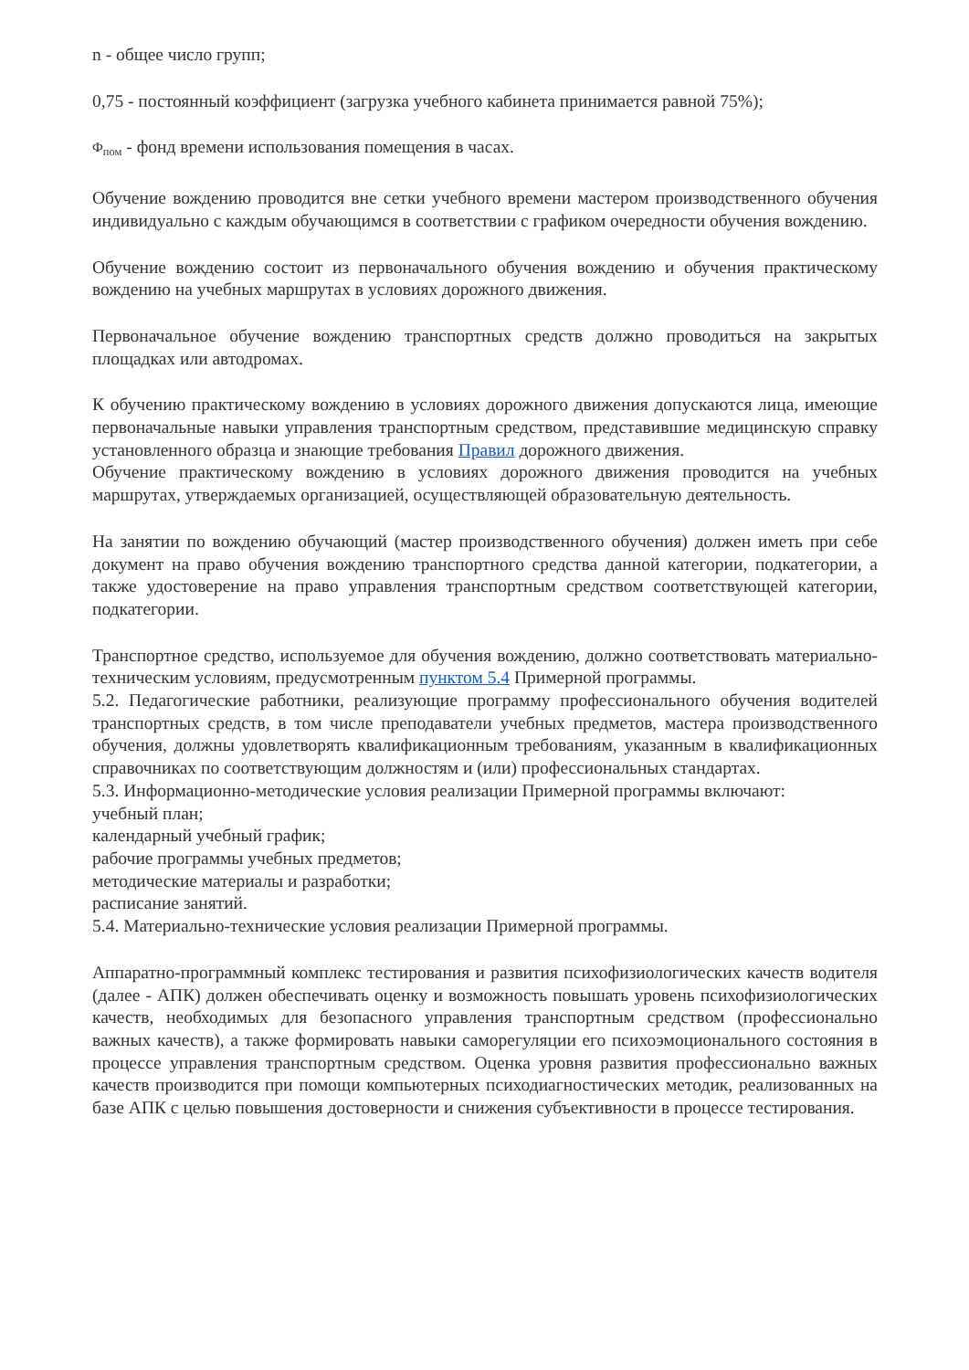n - общее число групп;
0,75 - постоянный коэффициент (загрузка учебного кабинета принимается равной 75%);
Ф<sub>пом</sub> - фонд времени использования помещения в часах.
Обучение вождению проводится вне сетки учебного времени мастером производственного обучения индивидуально с каждым обучающимся в соответствии с графиком очередности обучения вождению.
Обучение вождению состоит из первоначального обучения вождению и обучения практическому вождению на учебных маршрутах в условиях дорожного движения.
Первоначальное обучение вождению транспортных средств должно проводиться на закрытых площадках или автодромах.
К обучению практическому вождению в условиях дорожного движения допускаются лица, имеющие первоначальные навыки управления транспортным средством, представившие медицинскую справку установленного образца и знающие требования Правил дорожного движения.
Обучение практическому вождению в условиях дорожного движения проводится на учебных маршрутах, утверждаемых организацией, осуществляющей образовательную деятельность.
На занятии по вождению обучающий (мастер производственного обучения) должен иметь при себе документ на право обучения вождению транспортного средства данной категории, подкатегории, а также удостоверение на право управления транспортным средством соответствующей категории, подкатегории.
Транспортное средство, используемое для обучения вождению, должно соответствовать материально-техническим условиям, предусмотренным пунктом 5.4 Примерной программы.
5.2. Педагогические работники, реализующие программу профессионального обучения водителей транспортных средств, в том числе преподаватели учебных предметов, мастера производственного обучения, должны удовлетворять квалификационным требованиям, указанным в квалификационных справочниках по соответствующим должностям и (или) профессиональных стандартах.
5.3. Информационно-методические условия реализации Примерной программы включают:
учебный план;
календарный учебный график;
рабочие программы учебных предметов;
методические материалы и разработки;
расписание занятий.
5.4. Материально-технические условия реализации Примерной программы.
Аппаратно-программный комплекс тестирования и развития психофизиологических качеств водителя (далее - АПК) должен обеспечивать оценку и возможность повышать уровень психофизиологических качеств, необходимых для безопасного управления транспортным средством (профессионально важных качеств), а также формировать навыки саморегуляции его психоэмоционального состояния в процессе управления транспортным средством. Оценка уровня развития профессионально важных качеств производится при помощи компьютерных психодиагностических методик, реализованных на базе АПК с целью повышения достоверности и снижения субъективности в процессе тестирования.